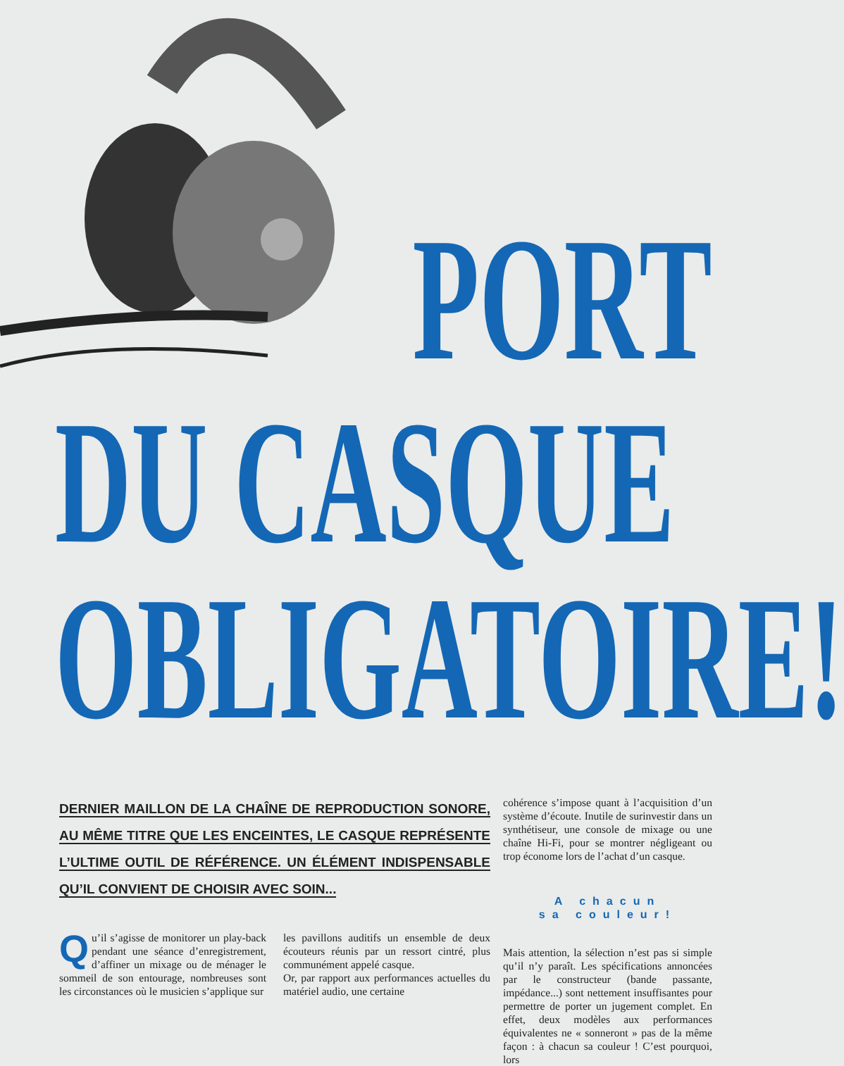PORT
DU CASQUE
OBLIGATOIRE!
DERNIER MAILLON DE LA CHAÎNE DE REPRODUCTION SONORE, AU MÊME TITRE QUE LES ENCEINTES, LE CASQUE REPRÉSENTE L’ULTIME OUTIL DE RÉFÉRENCE. UN ÉLÉMENT INDISPENSABLE QU’IL CONVIENT DE CHOISIR AVEC SOIN...
Qu’il s’agisse de monitorer un play-back pendant une séance d’enregistrement, d’affiner un mixage ou de ménager le sommeil de son entourage, nombreuses sont les circonstances où le musicien s’applique sur
les pavillons auditifs un ensemble de deux écouteurs réunis par un ressort cintré, plus communément appelé casque.
Or, par rapport aux performances actuelles du matériel audio, une certaine
cohérence s’impose quant à l’acquisition d’un système d’écoute. Inutile de surinvestir dans un synthétiseur, une console de mixage ou une chaîne Hi-Fi, pour se montrer négligeant ou trop économe lors de l’achat d’un casque.
A chacun
sa couleur!
Mais attention, la sélection n’est pas si simple qu’il n’y paraît. Les spécifications annoncées par le constructeur (bande passante, impédance...) sont nettement insuffisantes pour permettre de porter un jugement complet. En effet, deux modèles aux performances équivalentes ne « sonneront » pas de la même façon : à chacun sa couleur ! C’est pourquoi, lors